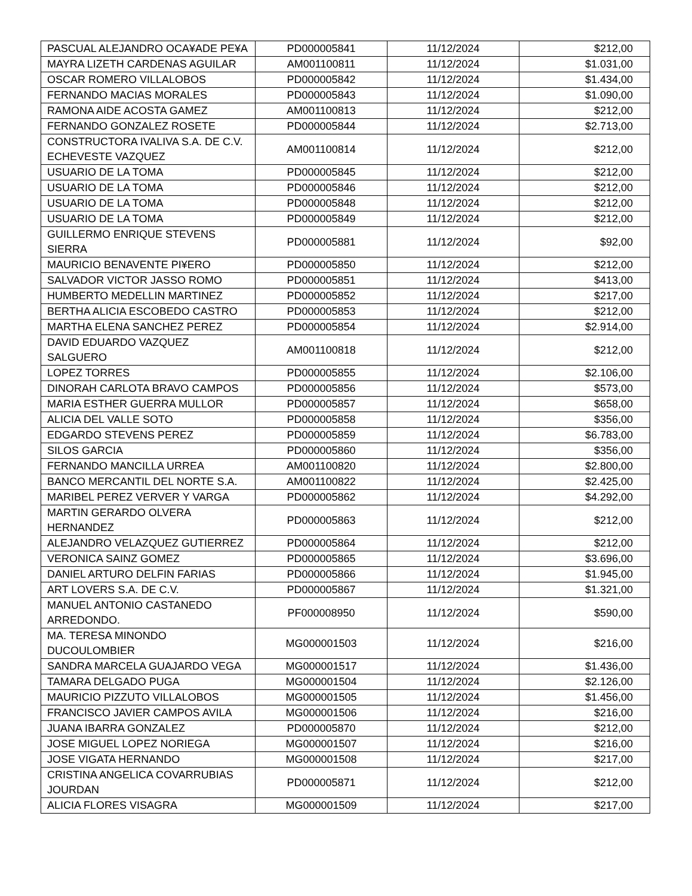| PASCUAL ALEJANDRO OCA¥ADE PE¥A | PD000005841 | 11/12/2024 | $212,00 |
| MAYRA LIZETH CARDENAS AGUILAR | AM001100811 | 11/12/2024 | $1.031,00 |
| OSCAR ROMERO VILLALOBOS | PD000005842 | 11/12/2024 | $1.434,00 |
| FERNANDO MACIAS MORALES | PD000005843 | 11/12/2024 | $1.090,00 |
| RAMONA AIDE ACOSTA GAMEZ | AM001100813 | 11/12/2024 | $212,00 |
| FERNANDO GONZALEZ ROSETE | PD000005844 | 11/12/2024 | $2.713,00 |
| CONSTRUCTORA IVALIVA S.A. DE C.V. ECHEVESTE VAZQUEZ | AM001100814 | 11/12/2024 | $212,00 |
| USUARIO DE LA TOMA | PD000005845 | 11/12/2024 | $212,00 |
| USUARIO DE LA TOMA | PD000005846 | 11/12/2024 | $212,00 |
| USUARIO DE LA TOMA | PD000005848 | 11/12/2024 | $212,00 |
| USUARIO DE LA TOMA | PD000005849 | 11/12/2024 | $212,00 |
| GUILLERMO ENRIQUE STEVENS SIERRA | PD000005881 | 11/12/2024 | $92,00 |
| MAURICIO BENAVENTE PI¥ERO | PD000005850 | 11/12/2024 | $212,00 |
| SALVADOR VICTOR JASSO ROMO | PD000005851 | 11/12/2024 | $413,00 |
| HUMBERTO MEDELLIN MARTINEZ | PD000005852 | 11/12/2024 | $217,00 |
| BERTHA ALICIA ESCOBEDO CASTRO | PD000005853 | 11/12/2024 | $212,00 |
| MARTHA ELENA SANCHEZ PEREZ | PD000005854 | 11/12/2024 | $2.914,00 |
| DAVID EDUARDO VAZQUEZ SALGUERO | AM001100818 | 11/12/2024 | $212,00 |
| LOPEZ TORRES | PD000005855 | 11/12/2024 | $2.106,00 |
| DINORAH CARLOTA BRAVO CAMPOS | PD000005856 | 11/12/2024 | $573,00 |
| MARIA ESTHER GUERRA MULLOR | PD000005857 | 11/12/2024 | $658,00 |
| ALICIA DEL VALLE SOTO | PD000005858 | 11/12/2024 | $356,00 |
| EDGARDO STEVENS PEREZ | PD000005859 | 11/12/2024 | $6.783,00 |
| SILOS GARCIA | PD000005860 | 11/12/2024 | $356,00 |
| FERNANDO MANCILLA URREA | AM001100820 | 11/12/2024 | $2.800,00 |
| BANCO MERCANTIL DEL NORTE S.A. | AM001100822 | 11/12/2024 | $2.425,00 |
| MARIBEL PEREZ VERVER Y VARGA | PD000005862 | 11/12/2024 | $4.292,00 |
| MARTIN GERARDO OLVERA HERNANDEZ | PD000005863 | 11/12/2024 | $212,00 |
| ALEJANDRO VELAZQUEZ GUTIERREZ | PD000005864 | 11/12/2024 | $212,00 |
| VERONICA SAINZ GOMEZ | PD000005865 | 11/12/2024 | $3.696,00 |
| DANIEL ARTURO DELFIN FARIAS | PD000005866 | 11/12/2024 | $1.945,00 |
| ART LOVERS S.A. DE C.V. | PD000005867 | 11/12/2024 | $1.321,00 |
| MANUEL ANTONIO CASTANEDO ARREDONDO. | PF000008950 | 11/12/2024 | $590,00 |
| MA. TERESA MINONDO DUCOULOMBIER | MG000001503 | 11/12/2024 | $216,00 |
| SANDRA MARCELA GUAJARDO VEGA | MG000001517 | 11/12/2024 | $1.436,00 |
| TAMARA DELGADO PUGA | MG000001504 | 11/12/2024 | $2.126,00 |
| MAURICIO PIZZUTO VILLALOBOS | MG000001505 | 11/12/2024 | $1.456,00 |
| FRANCISCO JAVIER CAMPOS AVILA | MG000001506 | 11/12/2024 | $216,00 |
| JUANA IBARRA GONZALEZ | PD000005870 | 11/12/2024 | $212,00 |
| JOSE MIGUEL LOPEZ NORIEGA | MG000001507 | 11/12/2024 | $216,00 |
| JOSE VIGATA HERNANDO | MG000001508 | 11/12/2024 | $217,00 |
| CRISTINA ANGELICA COVARRUBIAS JOURDAN | PD000005871 | 11/12/2024 | $212,00 |
| ALICIA FLORES VISAGRA | MG000001509 | 11/12/2024 | $217,00 |